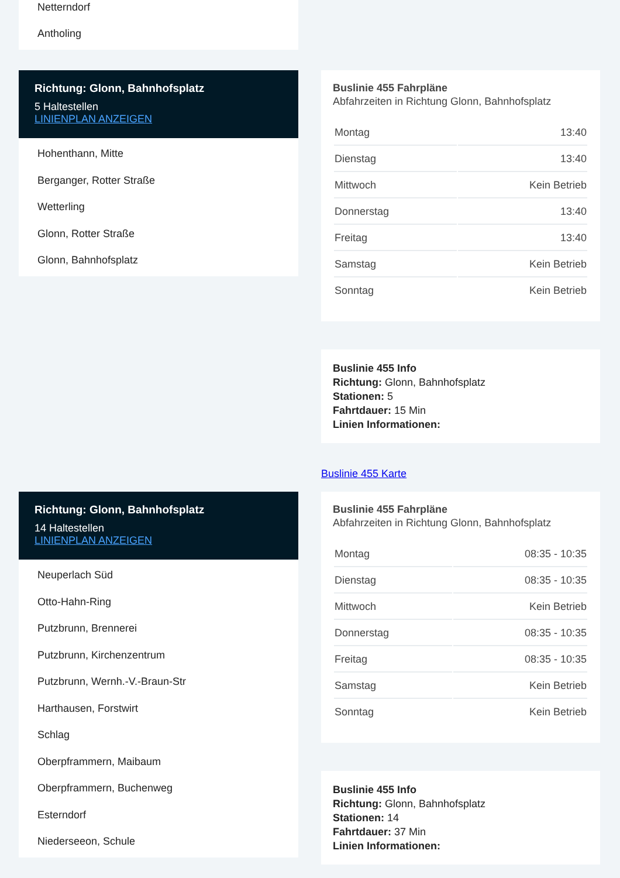Netterndorf
Antholing
Richtung: Glonn, Bahnhofsplatz
5 Haltestellen
LINIENPLAN ANZEIGEN
Hohenthann, Mitte
Berganger, Rotter Straße
Wetterling
Glonn, Rotter Straße
Glonn, Bahnhofsplatz
Buslinie 455 Fahrpläne
Abfahrzeiten in Richtung Glonn, Bahnhofsplatz
| Montag | 13:40 |
| Dienstag | 13:40 |
| Mittwoch | Kein Betrieb |
| Donnerstag | 13:40 |
| Freitag | 13:40 |
| Samstag | Kein Betrieb |
| Sonntag | Kein Betrieb |
Buslinie 455 Info
Richtung: Glonn, Bahnhofsplatz
Stationen: 5
Fahrtdauer: 15 Min
Linien Informationen:
Buslinie 455 Karte
Richtung: Glonn, Bahnhofsplatz
14 Haltestellen
LINIENPLAN ANZEIGEN
Neuperlach Süd
Otto-Hahn-Ring
Putzbrunn, Brennerei
Putzbrunn, Kirchenzentrum
Putzbrunn, Wernh.-V.-Braun-Str
Harthausen, Forstwirt
Schlag
Oberpframmern, Maibaum
Oberpframmern, Buchenweg
Esterndorf
Niederseeon, Schule
Buslinie 455 Fahrpläne
Abfahrzeiten in Richtung Glonn, Bahnhofsplatz
| Montag | 08:35 - 10:35 |
| Dienstag | 08:35 - 10:35 |
| Mittwoch | Kein Betrieb |
| Donnerstag | 08:35 - 10:35 |
| Freitag | 08:35 - 10:35 |
| Samstag | Kein Betrieb |
| Sonntag | Kein Betrieb |
Buslinie 455 Info
Richtung: Glonn, Bahnhofsplatz
Stationen: 14
Fahrtdauer: 37 Min
Linien Informationen: